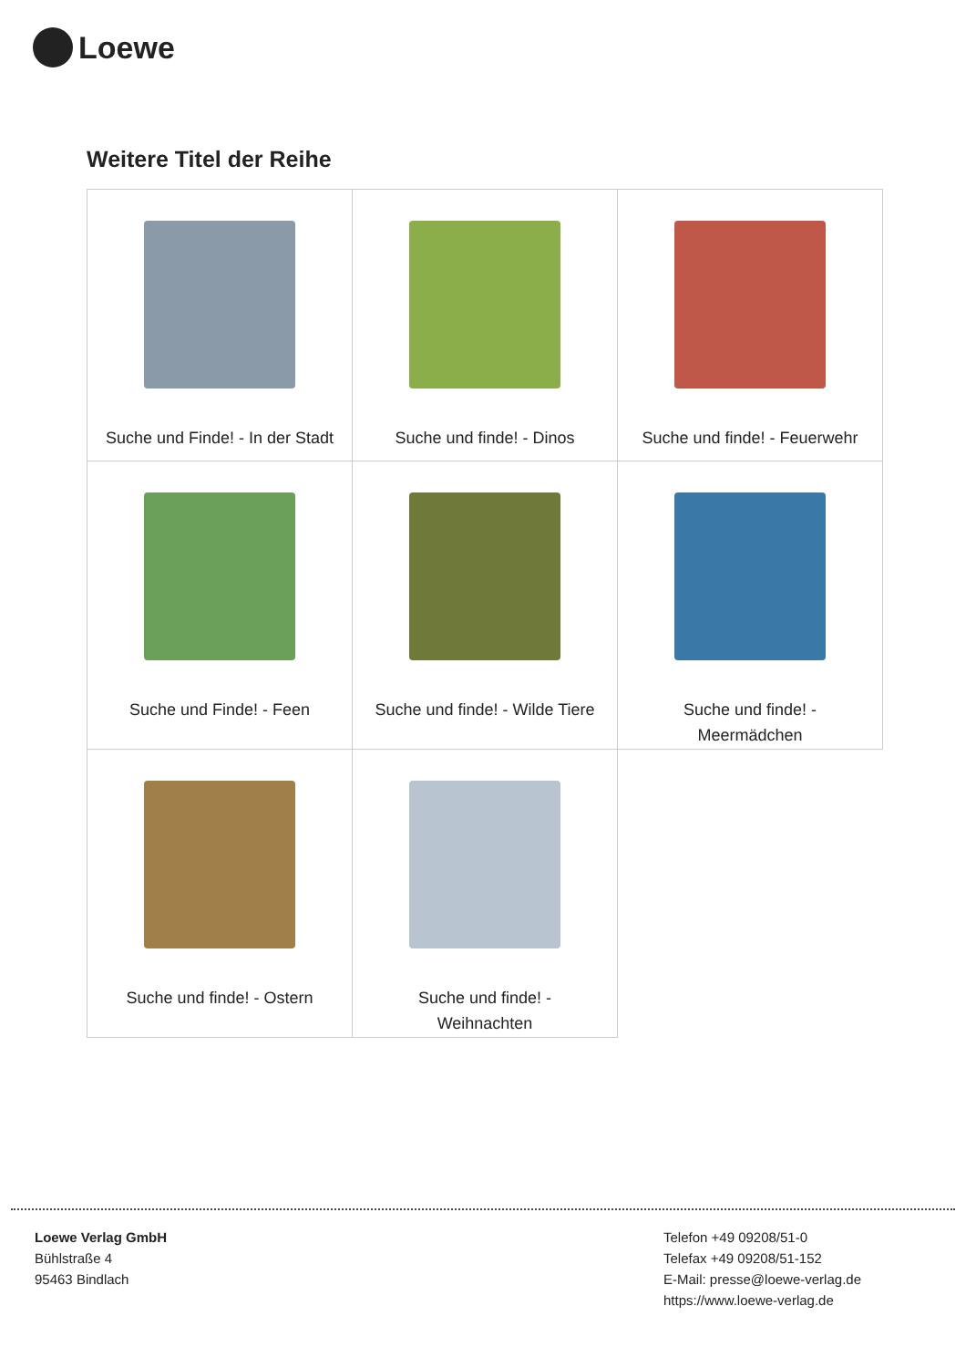Loewe
Weitere Titel der Reihe
| Suche und Finde! - In der Stadt | Suche und finde! - Dinos | Suche und finde! - Feuerwehr |
| Suche und Finde! - Feen | Suche und finde! - Wilde Tiere | Suche und finde! - Meermädchen |
| Suche und finde! - Ostern | Suche und finde! - Weihnachten | |
Loewe Verlag GmbH
Bühlstraße 4
95463 Bindlach
Telefon +49 09208/51-0
Telefax +49 09208/51-152
E-Mail: presse@loewe-verlag.de
https://www.loewe-verlag.de